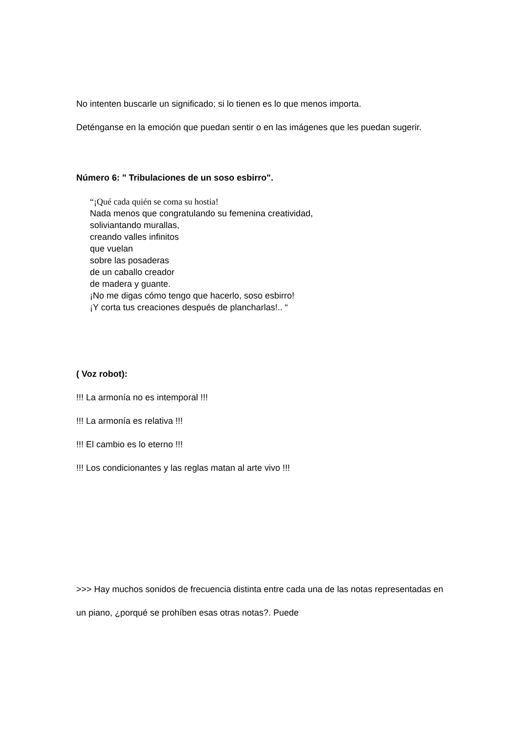No intenten buscarle un significado; si lo tienen es lo que menos importa.
Deténganse en la emoción que puedan sentir o en las imágenes que les puedan sugerir.
Número 6: " Tribulaciones de un soso esbirro".
“¡Qué cada quién se coma su hostia!
Nada menos que congratulando su femenina creatividad,
soliviantando murallas,
creando valles infinitos
que vuelan
sobre las posaderas
de un caballo creador
de madera y guante.
¡No me digas cómo tengo que hacerlo, soso esbirro!
¡Y corta tus creaciones después de plancharlas!.. “
( Voz robot):
!!! La armonía no es intemporal !!!
!!! La armonía es relativa !!!
!!! El cambio es lo eterno !!!
!!! Los condicionantes y las reglas matan al arte vivo !!!
>>> Hay muchos sonidos de frecuencia distinta entre cada una de las notas representadas en un piano, ¿porqué se prohíben esas otras notas?. Puede